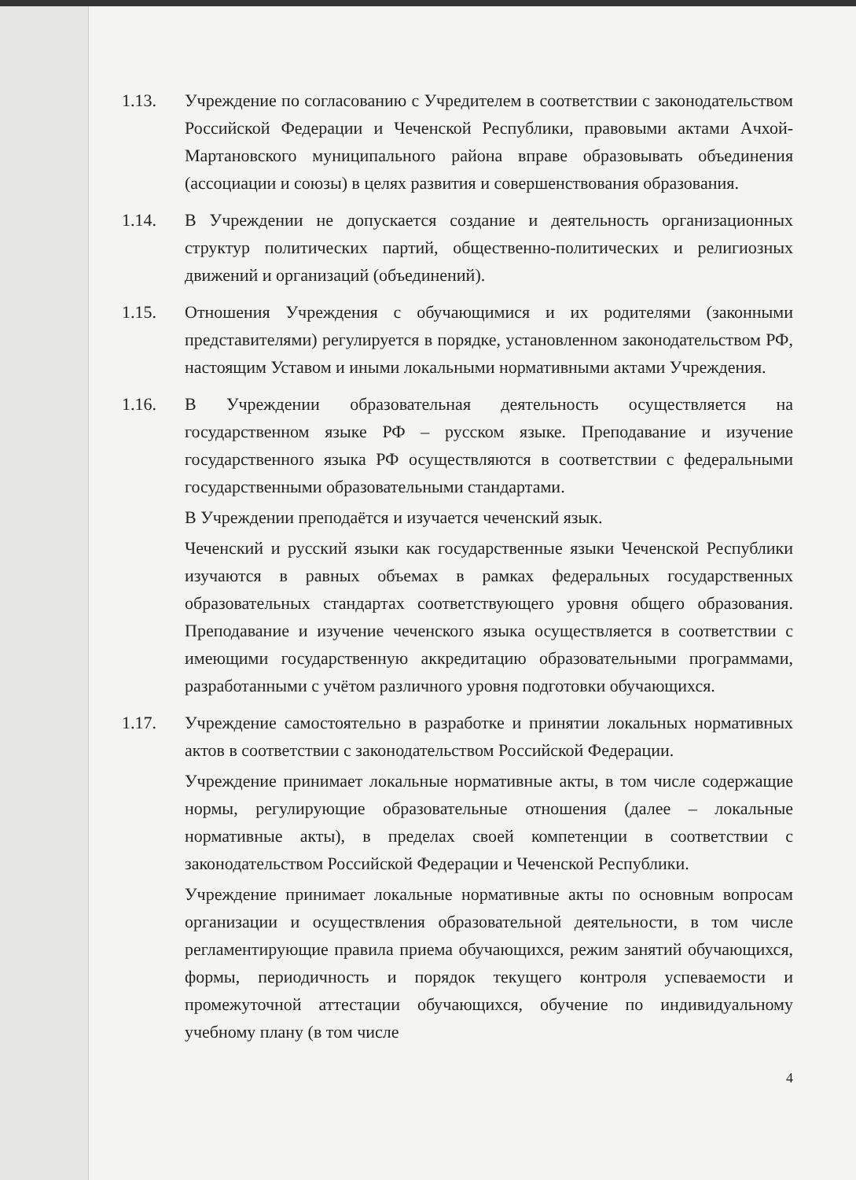1.13. Учреждение по согласованию с Учредителем в соответствии с законодательством Российской Федерации и Чеченской Республики, правовыми актами Ачхой-Мартановского муниципального района вправе образовывать объединения (ассоциации и союзы) в целях развития и совершенствования образования.
1.14. В Учреждении не допускается создание и деятельность организационных структур политических партий, общественно-политических и религиозных движений и организаций (объединений).
1.15. Отношения Учреждения с обучающимися и их родителями (законными представителями) регулируется в порядке, установленном законодательством РФ, настоящим Уставом и иными локальными нормативными актами Учреждения.
1.16. В Учреждении образовательная деятельность осуществляется на государственном языке РФ – русском языке. Преподавание и изучение государственного языка РФ осуществляются в соответствии с федеральными государственными образовательными стандартами.
В Учреждении преподаётся и изучается чеченский язык.
Чеченский и русский языки как государственные языки Чеченской Республики изучаются в равных объемах в рамках федеральных государственных образовательных стандартах соответствующего уровня общего образования. Преподавание и изучение чеченского языка осуществляется в соответствии с имеющими государственную аккредитацию образовательными программами, разработанными с учётом различного уровня подготовки обучающихся.
1.17. Учреждение самостоятельно в разработке и принятии локальных нормативных актов в соответствии с законодательством Российской Федерации.
Учреждение принимает локальные нормативные акты, в том числе содержащие нормы, регулирующие образовательные отношения (далее – локальные нормативные акты), в пределах своей компетенции в соответствии с законодательством Российской Федерации и Чеченской Республики.
Учреждение принимает локальные нормативные акты по основным вопросам организации и осуществления образовательной деятельности, в том числе регламентирующие правила приема обучающихся, режим занятий обучающихся, формы, периодичность и порядок текущего контроля успеваемости и промежуточной аттестации обучающихся, обучение по индивидуальному учебному плану (в том числе
4